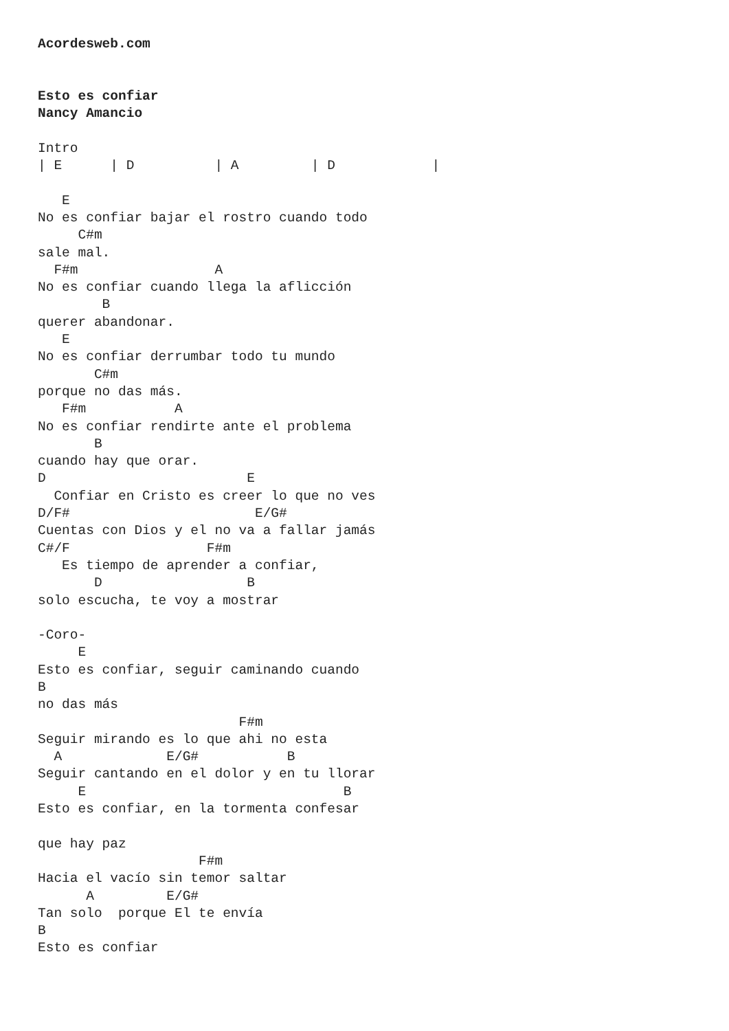Acordesweb.com


Esto es confiar
Nancy Amancio

Intro
| E      | D          | A         | D            |

   E
No es confiar bajar el rostro cuando todo
     C#m
sale mal.
  F#m                 A
No es confiar cuando llega la aflicción
        B
querer abandonar.
   E
No es confiar derrumbar todo tu mundo
       C#m
porque no das más.
   F#m           A
No es confiar rendirte ante el problema
       B
cuando hay que orar.
D                         E
  Confiar en Cristo es creer lo que no ves
D/F#                       E/G#
Cuentas con Dios y el no va a fallar jamás
C#/F                 F#m
   Es tiempo de aprender a confiar,
       D                  B
solo escucha, te voy a mostrar

-Coro-
     E
Esto es confiar, seguir caminando cuando
B
no das más
                         F#m
Seguir mirando es lo que ahi no esta
  A             E/G#           B
Seguir cantando en el dolor y en tu llorar
     E                                B
Esto es confiar, en la tormenta confesar

que hay paz
                    F#m
Hacia el vacío sin temor saltar
      A         E/G#
Tan solo  porque El te envía
B
Esto es confiar